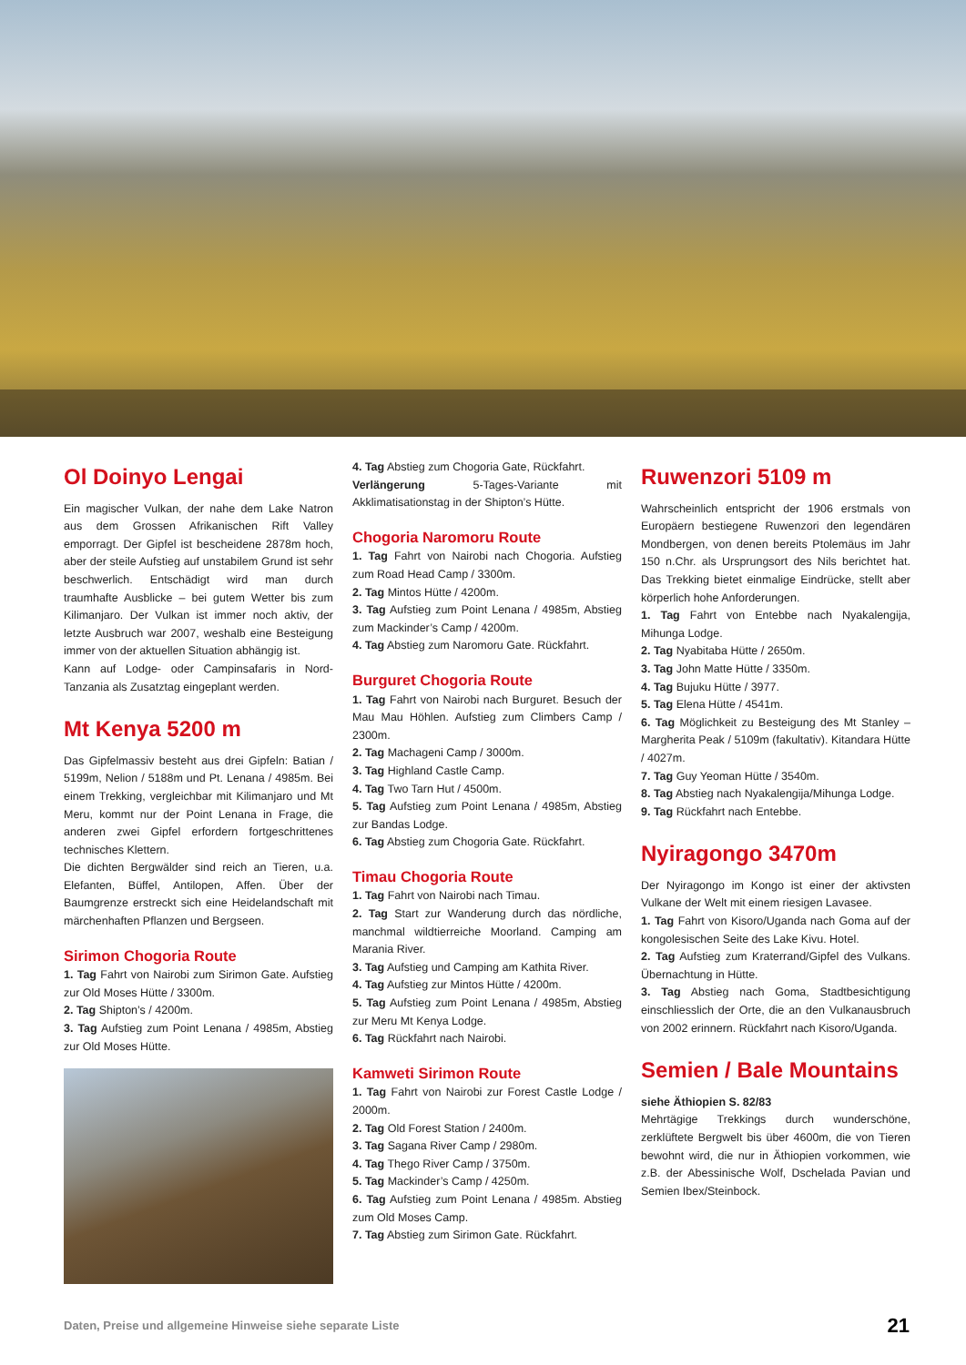Ol Doinyo Lengai
Ein magischer Vulkan, der nahe dem Lake Natron aus dem Grossen Afrikanischen Rift Valley emporragt. Der Gipfel ist bescheidene 2878m hoch, aber der steile Aufstieg auf unstabilem Grund ist sehr beschwerlich. Entschädigt wird man durch traumhafte Ausblicke – bei gutem Wetter bis zum Kilimanjaro. Der Vulkan ist immer noch aktiv, der letzte Ausbruch war 2007, weshalb eine Besteigung immer von der aktuellen Situation abhängig ist.
Kann auf Lodge- oder Campinsafaris in Nord-Tanzania als Zusatztag eingeplant werden.
Mt Kenya 5200 m
Das Gipfelmassiv besteht aus drei Gipfeln: Batian / 5199m, Nelion / 5188m und Pt. Lenana / 4985m. Bei einem Trekking, vergleichbar mit Kilimanjaro und Mt Meru, kommt nur der Point Lenana in Frage, die anderen zwei Gipfel erfordern fortgeschrittenes technisches Klettern.
Die dichten Bergwälder sind reich an Tieren, u.a. Elefanten, Büffel, Antilopen, Affen. Über der Baumgrenze erstreckt sich eine Heidelandschaft mit märchenhaften Pflanzen und Bergseen.
Sirimon Chogoria Route
1. Tag Fahrt von Nairobi zum Sirimon Gate. Aufstieg zur Old Moses Hütte / 3300m.
2. Tag Shipton’s / 4200m.
3. Tag Aufstieg zum Point Lenana / 4985m, Abstieg zur Old Moses Hütte.
4. Tag Abstieg zum Chogoria Gate, Rückfahrt.
Verlängerung 5-Tages-Variante mit Akklimatisationstag in der Shipton’s Hütte.
Chogoria Naromoru Route
1. Tag Fahrt von Nairobi nach Chogoria. Aufstieg zum Road Head Camp / 3300m.
2. Tag Mintos Hütte / 4200m.
3. Tag Aufstieg zum Point Lenana / 4985m, Abstieg zum Mackinder’s Camp / 4200m.
4. Tag Abstieg zum Naromoru Gate. Rückfahrt.
Burguret Chogoria Route
1. Tag Fahrt von Nairobi nach Burguret. Besuch der Mau Mau Höhlen. Aufstieg zum Climbers Camp / 2300m.
2. Tag Machageni Camp / 3000m.
3. Tag Highland Castle Camp.
4. Tag Two Tarn Hut / 4500m.
5. Tag Aufstieg zum Point Lenana / 4985m, Abstieg zur Bandas Lodge.
6. Tag Abstieg zum Chogoria Gate. Rückfahrt.
Timau Chogoria Route
1. Tag Fahrt von Nairobi nach Timau.
2. Tag Start zur Wanderung durch das nördliche, manchmal wildtierreiche Moorland. Camping am Marania River.
3. Tag Aufstieg und Camping am Kathita River.
4. Tag Aufstieg zur Mintos Hütte / 4200m.
5. Tag Aufstieg zum Point Lenana / 4985m, Abstieg zur Meru Mt Kenya Lodge.
6. Tag Rückfahrt nach Nairobi.
Kamweti Sirimon Route
1. Tag Fahrt von Nairobi zur Forest Castle Lodge / 2000m.
2. Tag Old Forest Station / 2400m.
3. Tag Sagana River Camp / 2980m.
4. Tag Thego River Camp / 3750m.
5. Tag Mackinder’s Camp / 4250m.
6. Tag Aufstieg zum Point Lenana / 4985m. Abstieg zum Old Moses Camp.
7. Tag Abstieg zum Sirimon Gate. Rückfahrt.
Ruwenzori 5109 m
Wahrscheinlich entspricht der 1906 erstmals von Europäern bestiegene Ruwenzori den legendären Mondbergen, von denen bereits Ptolemäus im Jahr 150 n.Chr. als Ursprungsort des Nils berichtet hat. Das Trekking bietet einmalige Eindrücke, stellt aber körperlich hohe Anforderungen.
1. Tag Fahrt von Entebbe nach Nyakalengija, Mihunga Lodge.
2. Tag Nyabitaba Hütte / 2650m.
3. Tag John Matte Hütte / 3350m.
4. Tag Bujuku Hütte / 3977.
5. Tag Elena Hütte / 4541m.
6. Tag Möglichkeit zu Besteigung des Mt Stanley – Margherita Peak / 5109m (fakultativ). Kitandara Hütte / 4027m.
7. Tag Guy Yeoman Hütte / 3540m.
8. Tag Abstieg nach Nyakalengija/Mihunga Lodge.
9. Tag Rückfahrt nach Entebbe.
Nyiragongo 3470m
Der Nyiragongo im Kongo ist einer der aktivsten Vulkane der Welt mit einem riesigen Lavasee.
1. Tag Fahrt von Kisoro/Uganda nach Goma auf der kongolesischen Seite des Lake Kivu. Hotel.
2. Tag Aufstieg zum Kraterrand/Gipfel des Vulkans. Übernachtung in Hütte.
3. Tag Abstieg nach Goma, Stadtbesichtigung einschliesslich der Orte, die an den Vulkanausbruch von 2002 erinnern. Rückfahrt nach Kisoro/Uganda.
Semien / Bale Mountains
siehe Äthiopien S. 82/83
Mehrtägige Trekkings durch wunderschöne, zerklüftete Bergwelt bis über 4600m, die von Tieren bewohnt wird, die nur in Äthiopien vorkommen, wie z.B. der Abessinische Wolf, Dschelada Pavian und Semien Ibex/Steinbock.
Daten, Preise und allgemeine Hinweise siehe separate Liste 21